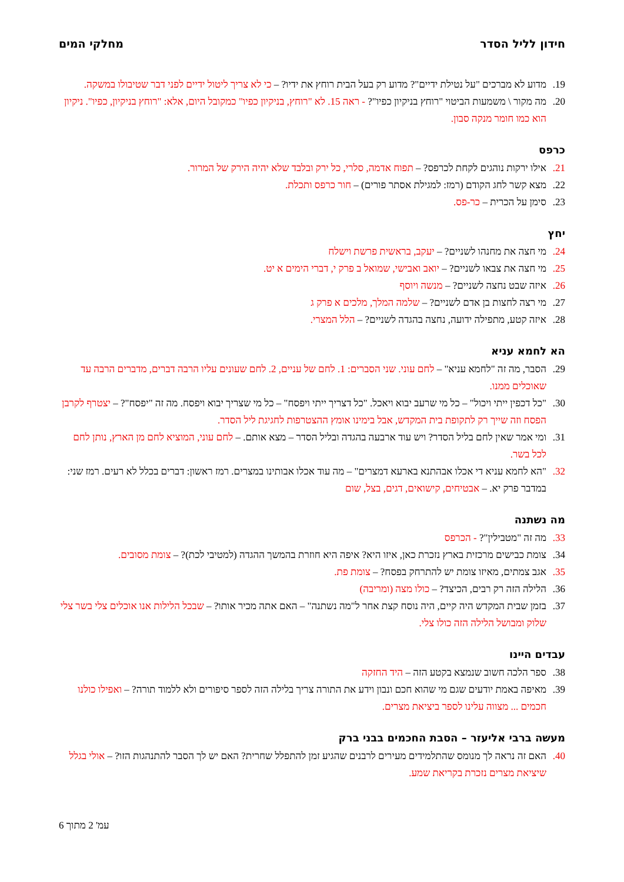חידון לליל הסדר מחלקי המים
.19 מדוע לא מברכים "על נטילת ידיים"? מדוע רק בעל הבית רוחץ את ידיו? – כי לא צריך ליטול ידיים לפני דבר שטיבולו במשקה.
.20 מה מקור \ משמעות הביטוי "רוחץ בניקיון כפיו"? - ראה 15. לא "רוחץ, בניקיון כפיו" כמקובל היום, אלא: "רוחץ בניקיון, כפיו". ניקיון הוא כמו חומר מנקה סבון.
כרפס
.21 אילו ירקות נוהגים לקחת לכרפס? – תפוח אדמה, סלרי, כל ירק ובלבד שלא יהיה הירק של המרור.
.22 מצא קשר לחג הקודם (רמז: למגילת אסתר פורים) – חור כרפס ותכלת.
.23 סימן על הכרית – כר-פס.
יחץ
.24 מי חצה את מחנהו לשניים? – יעקב, בראשית פרשת וישלח
.25 מי חצה את צבאו לשניים? – יואב ואבישי, שמואל ב פרק י, דברי הימים א יט.
.26 איזה שבט נחצה לשניים? – מנשה ויוסף
.27 מי רצה לחצות בן אדם לשניים? – שלמה המלך, מלכים א פרק ג
.28 איזה קטע, מתפילה ידועה, נחצה בהגדה לשניים? – הלל המצרי.
הא לחמא עניא
.29 הסבר, מה זה "לחמא עניא" – לחם עוני. שני הסברים: 1. לחם של עניים, 2. לחם שעונים עליו הרבה דברים, מדברים הרבה עד שאוכלים ממנו.
.30 "כל דכפין ייתי ויכול" – כל מי שרעב יבוא ויאכל. "כל דצריך ייתי ויפסח" – כל מי שצריך יבוא ויפסח. מה זה "יפסח"? – יצטרף לקרבן הפסח וזה שייך רק לתקופת בית המקדש, אבל בימינו אומץ ההצטרפות לחגיגת ליל הסדר.
.31 ומי אמר שאין לחם בליל הסדר? ויש עוד ארבעה בהגדה ובליל הסדר – מצא אותם. – לחם עוני, המוציא לחם מן הארץ, נותן לחם לכל בשר.
.32 "הא לחמא עניא די אכלו אבהתנא בארעא דמצרים" – מה עוד אכלו אבותינו במצרים. רמז ראשון: דברים בכלל לא רעים. רמז שני: במדבר פרק יא. – אבטיחים, קישואים, דגים, בצל, שום
מה נשתנה
.33 מה זה "מטבילין"? - הכרפס
.34 צומת כבישים מרכזית בארץ נזכרת כאן, איזו היא? איפה היא חוזרת בהמשך ההגדה (למטיבי לכת)? – צומת מסובים.
.35 אגב צמתים, מאיזו צומת יש להתרחק בפסח? – צומת פת.
.36 הלילה הזה רק רבים, הכיצד? – כולו מצה (ומריבה)
.37 בזמן שבית המקדש היה קיים, היה נוסח קצת אחר ל"מה נשתנה" – האם אתה מכיר אותו? – שבכל הלילות אנו אוכלים צלי בשר צלי שלוק ומבושל הלילה הזה כולו צלי.
עבדים היינו
.38 ספר הלכה חשוב שנמצא בקטע הזה – היד החזקה
.39 מאיפה באמת יודעים שגם מי שהוא חכם ונבון וידע את התורה צריך בלילה הזה לספר סיפורים ולא ללמוד תורה? – ואפילו כולנו חכמים ... מצווה עלינו לספר ביציאת מצרים.
מעשה ברבי אליעזר – הסבת החכמים בבני ברק
.40 האם זה נראה לך מנומס שהתלמידים מעירים לרבנים שהגיע זמן להתפלל שחרית? האם יש לך הסבר להתנהגות הזו? – אולי בגלל שיציאת מצרים נזכרת בקריאת שמע.
עמ' 2 מתוך 6